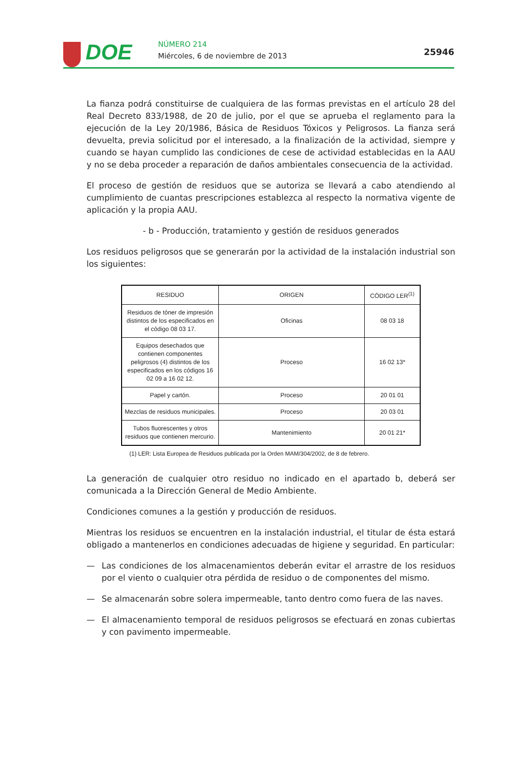DOE NÚMERO 214
Miércoles, 6 de noviembre de 2013
25946
La fianza podrá constituirse de cualquiera de las formas previstas en el artículo 28 del Real Decreto 833/1988, de 20 de julio, por el que se aprueba el reglamento para la ejecución de la Ley 20/1986, Básica de Residuos Tóxicos y Peligrosos. La fianza será devuelta, previa solicitud por el interesado, a la finalización de la actividad, siempre y cuando se hayan cumplido las condiciones de cese de actividad establecidas en la AAU y no se deba proceder a reparación de daños ambientales consecuencia de la actividad.
El proceso de gestión de residuos que se autoriza se llevará a cabo atendiendo al cumplimiento de cuantas prescripciones establezca al respecto la normativa vigente de aplicación y la propia AAU.
- b - Producción, tratamiento y gestión de residuos generados
Los residuos peligrosos que se generarán por la actividad de la instalación industrial son los siguientes:
| RESIDUO | ORIGEN | CÓDIGO LER<sup>(1)</sup> |
| --- | --- | --- |
| Residuos de tóner de impresión distintos de los especificados en el código 08 03 17. | Oficinas | 08 03 18 |
| Equipos desechados que contienen componentes peligrosos (4) distintos de los especificados en los códigos 16 02 09 a 16 02 12. | Proceso | 16 02 13* |
| Papel y cartón. | Proceso | 20 01 01 |
| Mezclas de residuos municipales. | Proceso | 20 03 01 |
| Tubos fluorescentes y otros residuos que contienen mercurio. | Mantenimiento | 20 01 21* |
(1) LER: Lista Europea de Residuos publicada por la Orden MAM/304/2002, de 8 de febrero.
La generación de cualquier otro residuo no indicado en el apartado b, deberá ser comunicada a la Dirección General de Medio Ambiente.
Condiciones comunes a la gestión y producción de residuos.
Mientras los residuos se encuentren en la instalación industrial, el titular de ésta estará obligado a mantenerlos en condiciones adecuadas de higiene y seguridad. En particular:
— Las condiciones de los almacenamientos deberán evitar el arrastre de los residuos por el viento o cualquier otra pérdida de residuo o de componentes del mismo.
— Se almacenarán sobre solera impermeable, tanto dentro como fuera de las naves.
— El almacenamiento temporal de residuos peligrosos se efectuará en zonas cubiertas y con pavimento impermeable.